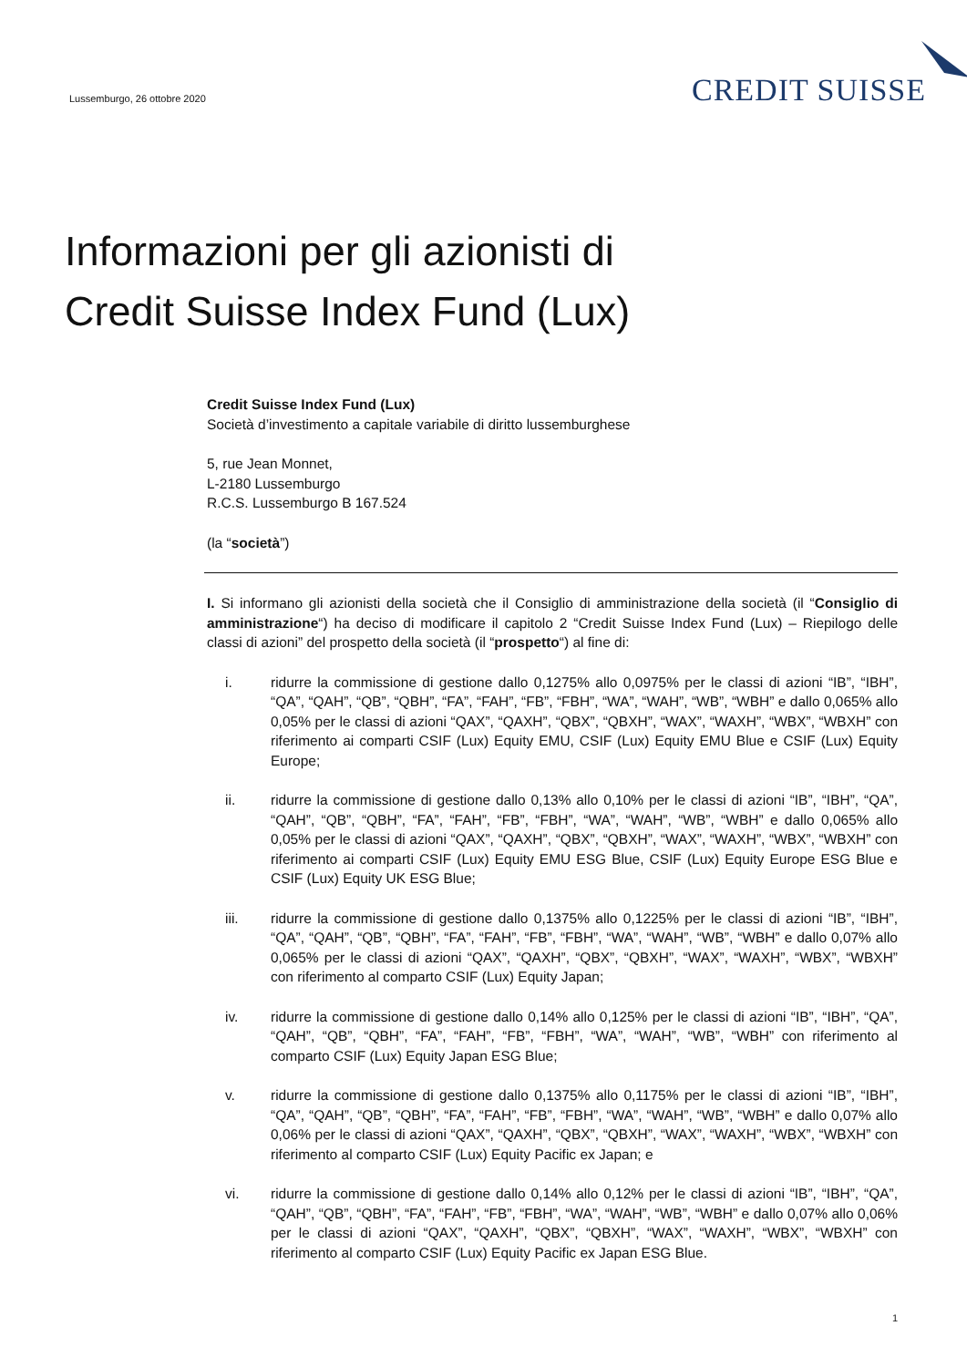Lussemburgo, 26 ottobre 2020
CREDIT SUISSE
Informazioni per gli azionisti di
Credit Suisse Index Fund (Lux)
Credit Suisse Index Fund (Lux)
Società d’investimento a capitale variabile di diritto lussemburghese
5, rue Jean Monnet,
L-2180 Lussemburgo
R.C.S. Lussemburgo B 167.524
(la “società”)
I. Si informano gli azionisti della società che il Consiglio di amministrazione della società (il “Consiglio di amministrazione“) ha deciso di modificare il capitolo 2 “Credit Suisse Index Fund (Lux) – Riepilogo delle classi di azioni” del prospetto della società (il “prospetto“) al fine di:
i. ridurre la commissione di gestione dallo 0,1275% allo 0,0975% per le classi di azioni “IB”, “IBH”, “QA”, “QAH”, “QB”, “QBH”, “FA”, “FAH”, “FB”, “FBH”, “WA”, “WAH”, “WB”, “WBH” e dallo 0,065% allo 0,05% per le classi di azioni “QAX”, “QAXH”, “QBX”, “QBXH”, “WAX”, “WAXH”, “WBX”, “WBXH” con riferimento ai comparti CSIF (Lux) Equity EMU, CSIF (Lux) Equity EMU Blue e CSIF (Lux) Equity Europe;
ii. ridurre la commissione di gestione dallo 0,13% allo 0,10% per le classi di azioni “IB”, “IBH”, “QA”, “QAH”, “QB”, “QBH”, “FA”, “FAH”, “FB”, “FBH”, “WA”, “WAH”, “WB”, “WBH” e dallo 0,065% allo 0,05% per le classi di azioni “QAX”, “QAXH”, “QBX”, “QBXH”, “WAX”, “WAXH”, “WBX”, “WBXH” con riferimento ai comparti CSIF (Lux) Equity EMU ESG Blue, CSIF (Lux) Equity Europe ESG Blue e CSIF (Lux) Equity UK ESG Blue;
iii. ridurre la commissione di gestione dallo 0,1375% allo 0,1225% per le classi di azioni “IB”, “IBH”, “QA”, “QAH”, “QB”, “QBH”, “FA”, “FAH”, “FB”, “FBH”, “WA”, “WAH”, “WB”, “WBH” e dallo 0,07% allo 0,065% per le classi di azioni “QAX”, “QAXH”, “QBX”, “QBXH”, “WAX”, “WAXH”, “WBX”, “WBXH” con riferimento al comparto CSIF (Lux) Equity Japan;
iv. ridurre la commissione di gestione dallo 0,14% allo 0,125% per le classi di azioni “IB”, “IBH”, “QA”, “QAH”, “QB”, “QBH”, “FA”, “FAH”, “FB”, “FBH”, “WA”, “WAH”, “WB”, “WBH” con riferimento al comparto CSIF (Lux) Equity Japan ESG Blue;
v. ridurre la commissione di gestione dallo 0,1375% allo 0,1175% per le classi di azioni “IB”, “IBH”, “QA”, “QAH”, “QB”, “QBH”, “FA”, “FAH”, “FB”, “FBH”, “WA”, “WAH”, “WB”, “WBH” e dallo 0,07% allo 0,06% per le classi di azioni “QAX”, “QAXH”, “QBX”, “QBXH”, “WAX”, “WAXH”, “WBX”, “WBXH” con riferimento al comparto CSIF (Lux) Equity Pacific ex Japan; e
vi. ridurre la commissione di gestione dallo 0,14% allo 0,12% per le classi di azioni “IB”, “IBH”, “QA”, “QAH”, “QB”, “QBH”, “FA”, “FAH”, “FB”, “FBH”, “WA”, “WAH”, “WB”, “WBH” e dallo 0,07% allo 0,06% per le classi di azioni “QAX”, “QAXH”, “QBX”, “QBXH”, “WAX”, “WAXH”, “WBX”, “WBXH” con riferimento al comparto CSIF (Lux) Equity Pacific ex Japan ESG Blue.
1